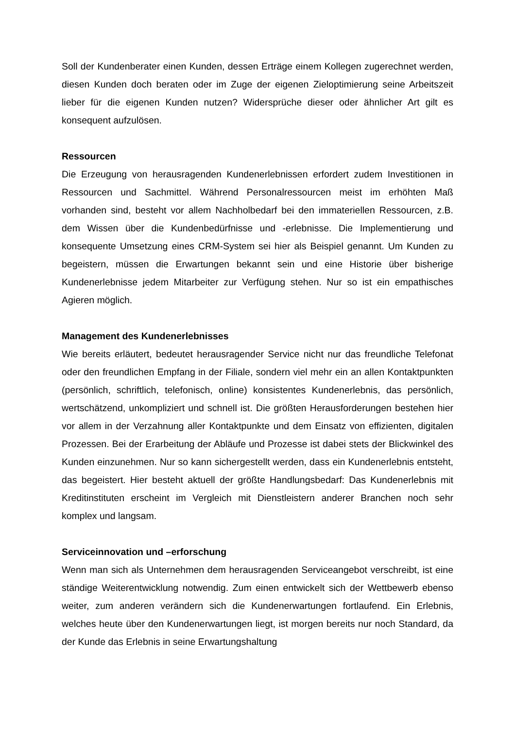Soll der Kundenberater einen Kunden, dessen Erträge einem Kollegen zugerechnet werden, diesen Kunden doch beraten oder im Zuge der eigenen Zieloptimierung seine Arbeitszeit lieber für die eigenen Kunden nutzen? Widersprüche dieser oder ähnlicher Art gilt es konsequent aufzulösen.
Ressourcen
Die Erzeugung von herausragenden Kundenerlebnissen erfordert zudem Investitionen in Ressourcen und Sachmittel. Während Personalressourcen meist im erhöhten Maß vorhanden sind, besteht vor allem Nachholbedarf bei den immateriellen Ressourcen, z.B. dem Wissen über die Kundenbedürfnisse und -erlebnisse. Die Implementierung und konsequente Umsetzung eines CRM-System sei hier als Beispiel genannt. Um Kunden zu begeistern, müssen die Erwartungen bekannt sein und eine Historie über bisherige Kundenerlebnisse jedem Mitarbeiter zur Verfügung stehen. Nur so ist ein empathisches Agieren möglich.
Management des Kundenerlebnisses
Wie bereits erläutert, bedeutet herausragender Service nicht nur das freundliche Telefonat oder den freundlichen Empfang in der Filiale, sondern viel mehr ein an allen Kontaktpunkten (persönlich, schriftlich, telefonisch, online) konsistentes Kundenerlebnis, das persönlich, wertschätzend, unkompliziert und schnell ist. Die größten Herausforderungen bestehen hier vor allem in der Verzahnung aller Kontaktpunkte und dem Einsatz von effizienten, digitalen Prozessen. Bei der Erarbeitung der Abläufe und Prozesse ist dabei stets der Blickwinkel des Kunden einzunehmen. Nur so kann sichergestellt werden, dass ein Kundenerlebnis entsteht, das begeistert. Hier besteht aktuell der größte Handlungsbedarf: Das Kundenerlebnis mit Kreditinstituten erscheint im Vergleich mit Dienstleistern anderer Branchen noch sehr komplex und langsam.
Serviceinnovation und –erforschung
Wenn man sich als Unternehmen dem herausragenden Serviceangebot verschreibt, ist eine ständige Weiterentwicklung notwendig. Zum einen entwickelt sich der Wettbewerb ebenso weiter, zum anderen verändern sich die Kundenerwartungen fortlaufend. Ein Erlebnis, welches heute über den Kundenerwartungen liegt, ist morgen bereits nur noch Standard, da der Kunde das Erlebnis in seine Erwartungshaltung